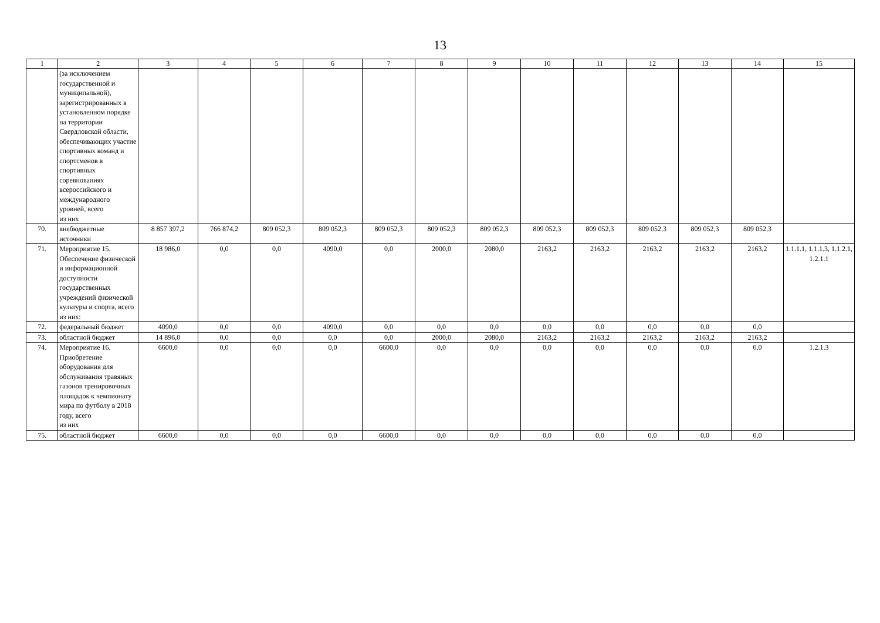13
| 1 | 2 | 3 | 4 | 5 | 6 | 7 | 8 | 9 | 10 | 11 | 12 | 13 | 14 | 15 |
| --- | --- | --- | --- | --- | --- | --- | --- | --- | --- | --- | --- | --- | --- | --- |
| | (за исключением государственной и муниципальной), зарегистрированных в установленном порядке на территории Свердловской области, обеспечивающих участие спортивных команд и спортсменов в спортивных соревнованиях всероссийского и международного уровней, всего из них | | | | | | | | | | | | | |
| 70. | внебюджетные источники | 8 857 397,2 | 766 874,2 | 809 052,3 | 809 052,3 | 809 052,3 | 809 052,3 | 809 052,3 | 809 052,3 | 809 052,3 | 809 052,3 | 809 052,3 | 809 052,3 | |
| 71. | Мероприятие 15. Обеспечение физической и информационной доступности государственных учреждений физической культуры и спорта, всего из них: | 18 986,0 | 0,0 | 0,0 | 4090,0 | 0,0 | 2000,0 | 2080,0 | 2163,2 | 2163,2 | 2163,2 | 2163,2 | 2163,2 | 1.1.1.1, 1.1.1.3, 1.1.2.1, 1.2.1.1 |
| 72. | федеральный бюджет | 4090,0 | 0,0 | 0,0 | 4090,0 | 0,0 | 0,0 | 0,0 | 0,0 | 0,0 | 0,0 | 0,0 | 0,0 | |
| 73. | областной бюджет | 14 896,0 | 0,0 | 0,0 | 0,0 | 0,0 | 2000,0 | 2080,0 | 2163,2 | 2163,2 | 2163,2 | 2163,2 | 2163,2 | |
| 74. | Мероприятие 16. Приобретение оборудования для обслуживания травяных газонов тренировочных площадок к чемпионату мира по футболу в 2018 году, всего из них | 6600,0 | 0,0 | 0,0 | 0,0 | 6600,0 | 0,0 | 0,0 | 0,0 | 0,0 | 0,0 | 0,0 | 0,0 | 1.2.1.3 |
| 75. | областной бюджет | 6600,0 | 0,0 | 0,0 | 0,0 | 6600,0 | 0,0 | 0,0 | 0,0 | 0,0 | 0,0 | 0,0 | 0,0 | |